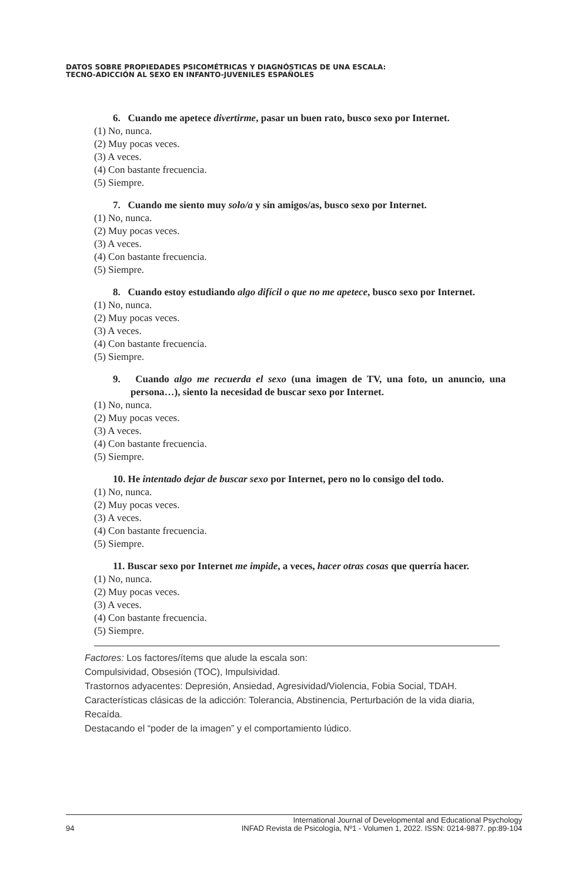DATOS SOBRE PROPIEDADES PSICOMÉTRICAS Y DIAGNÓSTICAS DE UNA ESCALA:
TECNO-ADICCIÓN AL SEXO EN INFANTO-JUVENILES ESPAÑOLES
6. Cuando me apetece divertirme, pasar un buen rato, busco sexo por Internet.
(1) No, nunca.
(2) Muy pocas veces.
(3) A veces.
(4) Con bastante frecuencia.
(5) Siempre.
7. Cuando me siento muy solo/a y sin amigos/as, busco sexo por Internet.
(1) No, nunca.
(2) Muy pocas veces.
(3) A veces.
(4) Con bastante frecuencia.
(5) Siempre.
8. Cuando estoy estudiando algo difícil o que no me apetece, busco sexo por Internet.
(1) No, nunca.
(2) Muy pocas veces.
(3) A veces.
(4) Con bastante frecuencia.
(5) Siempre.
9. Cuando algo me recuerda el sexo (una imagen de TV, una foto, un anuncio, una persona…), siento la necesidad de buscar sexo por Internet.
(1) No, nunca.
(2) Muy pocas veces.
(3) A veces.
(4) Con bastante frecuencia.
(5) Siempre.
10. He intentado dejar de buscar sexo por Internet, pero no lo consigo del todo.
(1) No, nunca.
(2) Muy pocas veces.
(3) A veces.
(4) Con bastante frecuencia.
(5) Siempre.
11. Buscar sexo por Internet me impide, a veces, hacer otras cosas que querría hacer.
(1) No, nunca.
(2) Muy pocas veces.
(3) A veces.
(4) Con bastante frecuencia.
(5) Siempre.
Factores: Los factores/ítems que alude la escala son:
Compulsividad, Obsesión (TOC), Impulsividad.
Trastornos adyacentes: Depresión, Ansiedad, Agresividad/Violencia, Fobia Social, TDAH.
Características clásicas de la adicción: Tolerancia, Abstinencia, Perturbación de la vida diaria, Recaída.
Destacando el “poder de la imagen” y el comportamiento lúdico.
94 International Journal of Developmental and Educational Psychology
INFAD Revista de Psicología, Nº1 - Volumen 1, 2022. ISSN: 0214-9877. pp:89-104